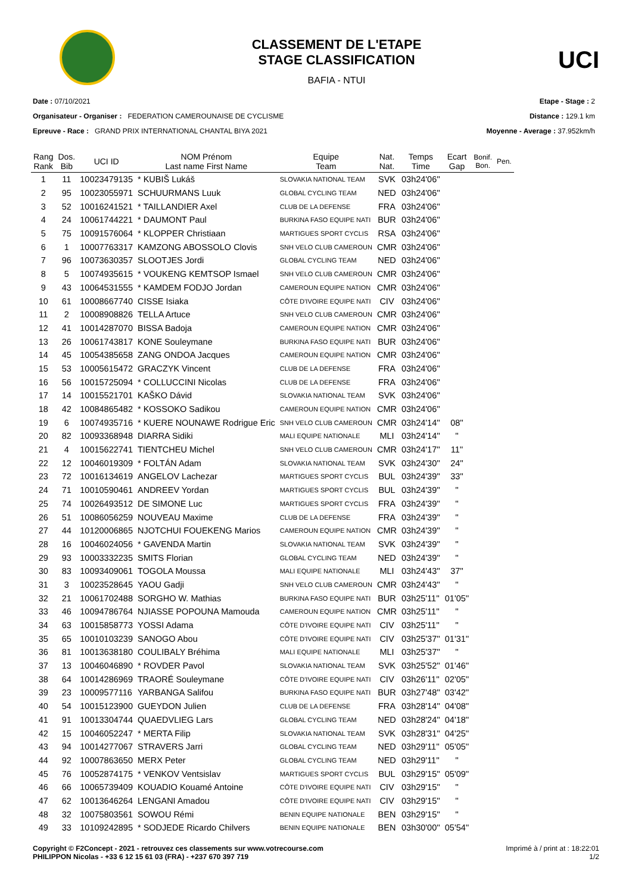CLASSEMENT DE L'ETAPE
STAGE CLASSIFICATION
BAFIA - NTUI
UCI
Date : 07/10/2021
Organisateur - Organiser : FEDERATION CAMEROUNAISE DE CYCLISME
Epreuve - Race : GRAND PRIX INTERNATIONAL CHANTAL BIYA 2021
Etape - Stage : 2
Distance : 129.1 km
Moyenne - Average : 37.952km/h
| Rang Rank | Dos. Bib | UCI ID | NOM Prénom Last name First Name | Equipe Team | Nat. Nat. | Temps Time | Ecart Gap | Bonif. Bon. | Pen. |
| --- | --- | --- | --- | --- | --- | --- | --- | --- | --- |
| 1 | 11 | 10023479135 | * KUBIŠ Lukáš | SLOVAKIA NATIONAL TEAM | SVK | 03h24'06'' | | | |
| 2 | 95 | 10023055971 | SCHUURMANS Luuk | GLOBAL CYCLING TEAM | NED | 03h24'06'' | | | |
| 3 | 52 | 10016241521 | * TAILLANDIER Axel | CLUB DE LA DEFENSE | FRA | 03h24'06'' | | | |
| 4 | 24 | 10061744221 | * DAUMONT Paul | BURKINA FASO EQUIPE NATI | BUR | 03h24'06'' | | | |
| 5 | 75 | 10091576064 | * KLOPPER Christiaan | MARTIGUES SPORT CYCLIS | RSA | 03h24'06'' | | | |
| 6 | 1 | 10007763317 | KAMZONG ABOSSOLO Clovis | SNH VELO CLUB CAMEROUN | CMR | 03h24'06'' | | | |
| 7 | 96 | 10073630357 | SLOOTJES Jordi | GLOBAL CYCLING TEAM | NED | 03h24'06'' | | | |
| 8 | 5 | 10074935615 | * VOUKENG KEMTSOP Ismael | SNH VELO CLUB CAMEROUN | CMR | 03h24'06'' | | | |
| 9 | 43 | 10064531555 | * KAMDEM FODJO Jordan | CAMEROUN EQUIPE NATION | CMR | 03h24'06'' | | | |
| 10 | 61 | 10008667740 | CISSE Isiaka | CÔTE D'IVOIRE EQUIPE NATI | CIV | 03h24'06'' | | | |
| 11 | 2 | 10008908826 | TELLA Artuce | SNH VELO CLUB CAMEROUN | CMR | 03h24'06'' | | | |
| 12 | 41 | 10014287070 | BISSA Badoja | CAMEROUN EQUIPE NATION | CMR | 03h24'06'' | | | |
| 13 | 26 | 10061743817 | KONE Souleymane | BURKINA FASO EQUIPE NATI | BUR | 03h24'06'' | | | |
| 14 | 45 | 10054385658 | ZANG ONDOA Jacques | CAMEROUN EQUIPE NATION | CMR | 03h24'06'' | | | |
| 15 | 53 | 10005615472 | GRACZYK Vincent | CLUB DE LA DEFENSE | FRA | 03h24'06'' | | | |
| 16 | 56 | 10015725094 | * COLLUCCINI Nicolas | CLUB DE LA DEFENSE | FRA | 03h24'06'' | | | |
| 17 | 14 | 10015521701 | KAŠKO Dávid | SLOVAKIA NATIONAL TEAM | SVK | 03h24'06'' | | | |
| 18 | 42 | 10084865482 | * KOSSOKO Sadikou | CAMEROUN EQUIPE NATION | CMR | 03h24'06'' | | | |
| 19 | 6 | 10074935716 | * KUERE NOUNAWE Rodrigue Eric | SNH VELO CLUB CAMEROUN | CMR | 03h24'14'' | 08'' | | |
| 20 | 82 | 10093368948 | DIARRA Sidiki | MALI EQUIPE NATIONALE | MLI | 03h24'14'' | '' | | |
| 21 | 4 | 10015622741 | TIENTCHEU Michel | SNH VELO CLUB CAMEROUN | CMR | 03h24'17'' | 11'' | | |
| 22 | 12 | 10046019309 | * FOLTÁN Adam | SLOVAKIA NATIONAL TEAM | SVK | 03h24'30'' | 24'' | | |
| 23 | 72 | 10016134619 | ANGELOV Lachezar | MARTIGUES SPORT CYCLIS | BUL | 03h24'39'' | 33'' | | |
| 24 | 71 | 10010590461 | ANDREEV Yordan | MARTIGUES SPORT CYCLIS | BUL | 03h24'39'' | '' | | |
| 25 | 74 | 10026493512 | DE SIMONE Luc | MARTIGUES SPORT CYCLIS | FRA | 03h24'39'' | '' | | |
| 26 | 51 | 10086056259 | NOUVEAU Maxime | CLUB DE LA DEFENSE | FRA | 03h24'39'' | '' | | |
| 27 | 44 | 10120006865 | NJOTCHUI FOUEKENG Marios | CAMEROUN EQUIPE NATION | CMR | 03h24'39'' | '' | | |
| 28 | 16 | 10046024056 | * GAVENDA Martin | SLOVAKIA NATIONAL TEAM | SVK | 03h24'39'' | '' | | |
| 29 | 93 | 10003332235 | SMITS Florian | GLOBAL CYCLING TEAM | NED | 03h24'39'' | '' | | |
| 30 | 83 | 10093409061 | TOGOLA Moussa | MALI EQUIPE NATIONALE | MLI | 03h24'43'' | 37'' | | |
| 31 | 3 | 10023528645 | YAOU Gadji | SNH VELO CLUB CAMEROUN | CMR | 03h24'43'' | '' | | |
| 32 | 21 | 10061702488 | SORGHO W. Mathias | BURKINA FASO EQUIPE NATI | BUR | 03h25'11'' | 01'05'' | | |
| 33 | 46 | 10094786764 | NJIASSE POPOUNA Mamouda | CAMEROUN EQUIPE NATION | CMR | 03h25'11'' | '' | | |
| 34 | 63 | 10015858773 | YOSSI Adama | CÔTE D'IVOIRE EQUIPE NATI | CIV | 03h25'11'' | '' | | |
| 35 | 65 | 10010103239 | SANOGO Abou | CÔTE D'IVOIRE EQUIPE NATI | CIV | 03h25'37'' | 01'31'' | | |
| 36 | 81 | 10013638180 | COULIBALY Bréhima | MALI EQUIPE NATIONALE | MLI | 03h25'37'' | '' | | |
| 37 | 13 | 10046046890 | * ROVDER Pavol | SLOVAKIA NATIONAL TEAM | SVK | 03h25'52'' | 01'46'' | | |
| 38 | 64 | 10014286969 | TRAORÉ Souleymane | CÔTE D'IVOIRE EQUIPE NATI | CIV | 03h26'11'' | 02'05'' | | |
| 39 | 23 | 10009577116 | YARBANGA Salifou | BURKINA FASO EQUIPE NATI | BUR | 03h27'48'' | 03'42'' | | |
| 40 | 54 | 10015123900 | GUEYDON Julien | CLUB DE LA DEFENSE | FRA | 03h28'14'' | 04'08'' | | |
| 41 | 91 | 10013304744 | QUAEDVLIEG Lars | GLOBAL CYCLING TEAM | NED | 03h28'24'' | 04'18'' | | |
| 42 | 15 | 10046052247 | * MERTA Filip | SLOVAKIA NATIONAL TEAM | SVK | 03h28'31'' | 04'25'' | | |
| 43 | 94 | 10014277067 | STRAVERS Jarri | GLOBAL CYCLING TEAM | NED | 03h29'11'' | 05'05'' | | |
| 44 | 92 | 10007863650 | MERX Peter | GLOBAL CYCLING TEAM | NED | 03h29'11'' | '' | | |
| 45 | 76 | 10052874175 | * VENKOV Ventsislav | MARTIGUES SPORT CYCLIS | BUL | 03h29'15'' | 05'09'' | | |
| 46 | 66 | 10065739409 | KOUADIO Kouamé Antoine | CÔTE D'IVOIRE EQUIPE NATI | CIV | 03h29'15'' | '' | | |
| 47 | 62 | 10013646264 | LENGANI Amadou | CÔTE D'IVOIRE EQUIPE NATI | CIV | 03h29'15'' | '' | | |
| 48 | 32 | 10075803561 | SOWOU Rémi | BENIN EQUIPE NATIONALE | BEN | 03h29'15'' | '' | | |
| 49 | 33 | 10109242895 | * SODJEDE Ricardo Chilvers | BENIN EQUIPE NATIONALE | BEN | 03h30'00'' | 05'54'' | | |
Copyright © F2Concept - 2021 - retrouvez ces classements sur www.votrecourse.com
PHILIPPON Nicolas - +33 6 12 15 61 03 (FRA) - +237 670 397 719
Imprimé à / print at : 18:22:01
1/2